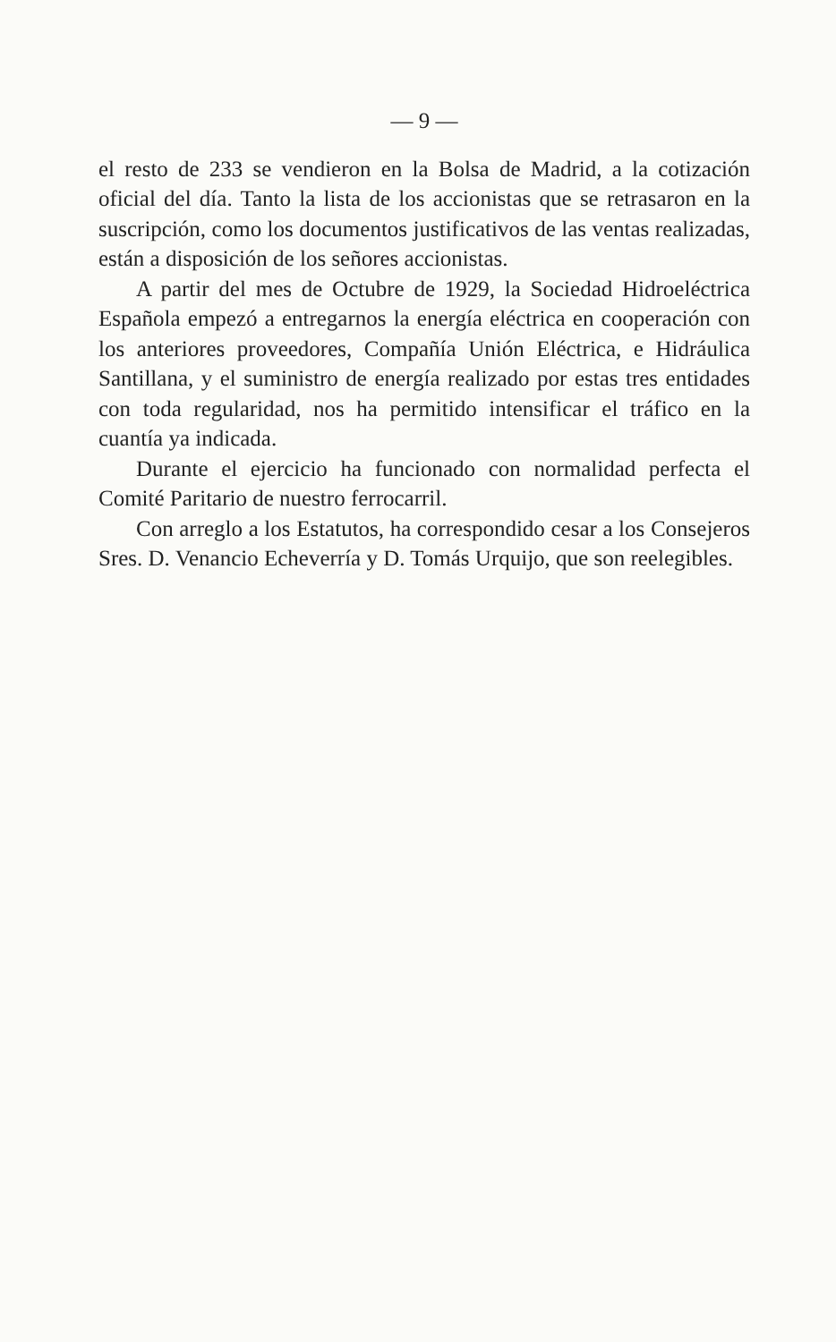— 9 —
el resto de 233 se vendieron en la Bolsa de Madrid, a la cotización oficial del día. Tanto la lista de los accionistas que se retrasaron en la suscripción, como los documentos justificativos de las ventas realizadas, están a disposición de los señores accionistas.
A partir del mes de Octubre de 1929, la Sociedad Hidroeléctrica Española empezó a entregarnos la energía eléctrica en cooperación con los anteriores proveedores, Compañía Unión Eléctrica, e Hidráulica Santillana, y el suministro de energía realizado por estas tres entidades con toda regularidad, nos ha permitido intensificar el tráfico en la cuantía ya indicada.
Durante el ejercicio ha funcionado con normalidad perfecta el Comité Paritario de nuestro ferrocarril.
Con arreglo a los Estatutos, ha correspondido cesar a los Consejeros Sres. D. Venancio Echeverría y D. Tomás Urquijo, que son reelegibles.